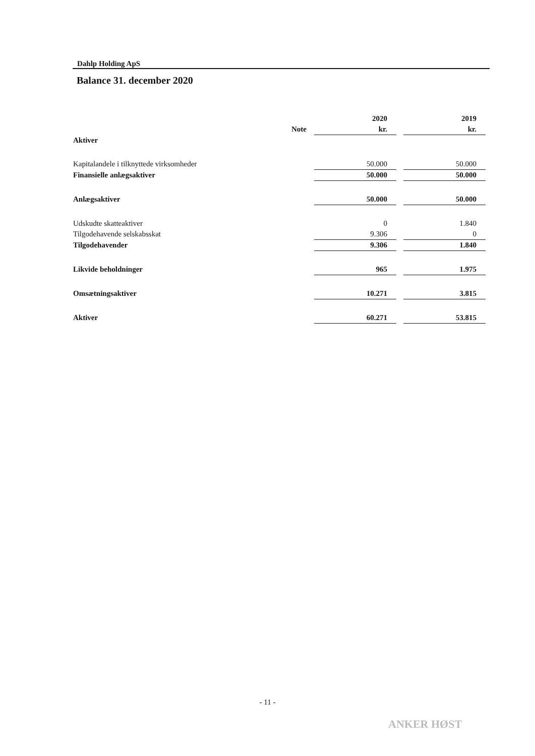Dahlp Holding ApS
Balance 31. december 2020
| | | 2020 | | 2019 |
| | Note | kr. | | kr. |
| Aktiver | | | | |
| Kapitalandele i tilknyttede virksomheder | | 50.000 | | 50.000 |
| Finansielle anlægsaktiver | | 50.000 | | 50.000 |
| Anlægsaktiver | | 50.000 | | 50.000 |
| Udskudte skatteaktiver | | 0 | | 1.840 |
| Tilgodehavende selskabsskat | | 9.306 | | 0 |
| Tilgodehavender | | 9.306 | | 1.840 |
| Likvide beholdninger | | 965 | | 1.975 |
| Omsætningsaktiver | | 10.271 | | 3.815 |
| Aktiver | | 60.271 | | 53.815 |
- 11 -
ANKER HØST